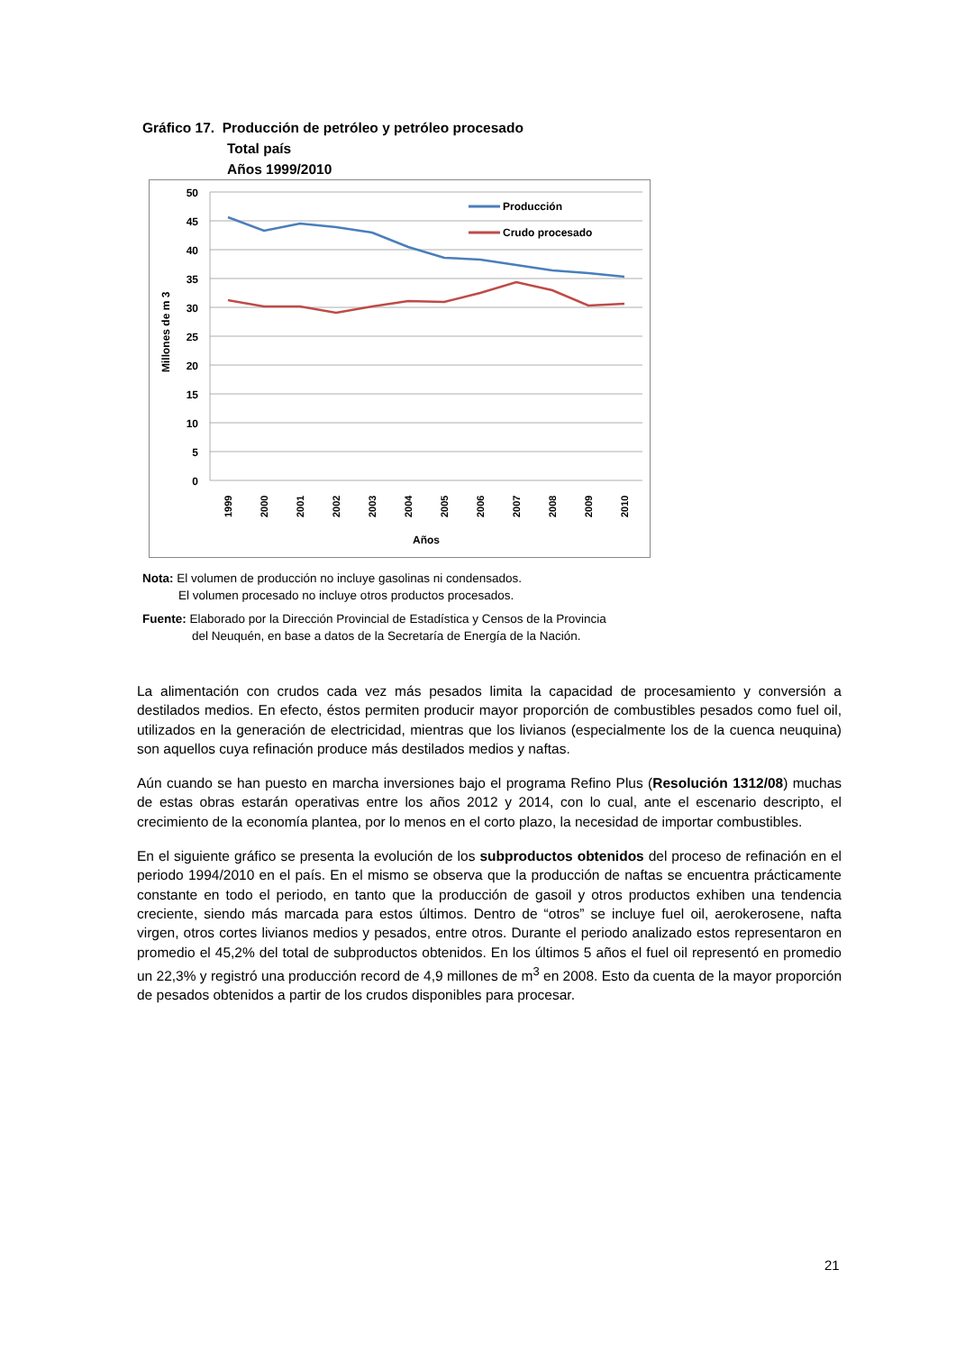Gráfico 17. Producción de petróleo y petróleo procesado
Total país
Años 1999/2010
50
45
40
35
30
25
20
15
10
5
0
Millones de m 3
1999
2000
2001
2002
2003
2004
2005
2006
2007
2008
2009
2010
Años
Producción
Crudo procesado
Nota: El volumen de producción no incluye gasolinas ni condensados.
El volumen procesado no incluye otros productos procesados.
Fuente: Elaborado por la Dirección Provincial de Estadística y Censos de la Provincia
del Neuquén, en base a datos de la Secretaría de Energía de la Nación.
La alimentación con crudos cada vez más pesados limita la capacidad de procesamiento y conversión a destilados medios. En efecto, éstos permiten producir mayor proporción de combustibles pesados como fuel oil, utilizados en la generación de electricidad, mientras que los livianos (especialmente los de la cuenca neuquina) son aquellos cuya refinación produce más destilados medios y naftas.
Aún cuando se han puesto en marcha inversiones bajo el programa Refino Plus (Resolución 1312/08) muchas de estas obras estarán operativas entre los años 2012 y 2014, con lo cual, ante el escenario descripto, el crecimiento de la economía plantea, por lo menos en el corto plazo, la necesidad de importar combustibles.
En el siguiente gráfico se presenta la evolución de los subproductos obtenidos del proceso de refinación en el periodo 1994/2010 en el país. En el mismo se observa que la producción de naftas se encuentra prácticamente constante en todo el periodo, en tanto que la producción de gasoil y otros productos exhiben una tendencia creciente, siendo más marcada para estos últimos. Dentro de “otros” se incluye fuel oil, aerokerosene, nafta virgen, otros cortes livianos medios y pesados, entre otros. Durante el periodo analizado estos representaron en promedio el 45,2% del total de subproductos obtenidos. En los últimos 5 años el fuel oil representó en promedio un 22,3% y registró una producción record de 4,9 millones de m<sup>3</sup> en 2008. Esto da cuenta de la mayor proporción de pesados obtenidos a partir de los crudos disponibles para procesar.
21